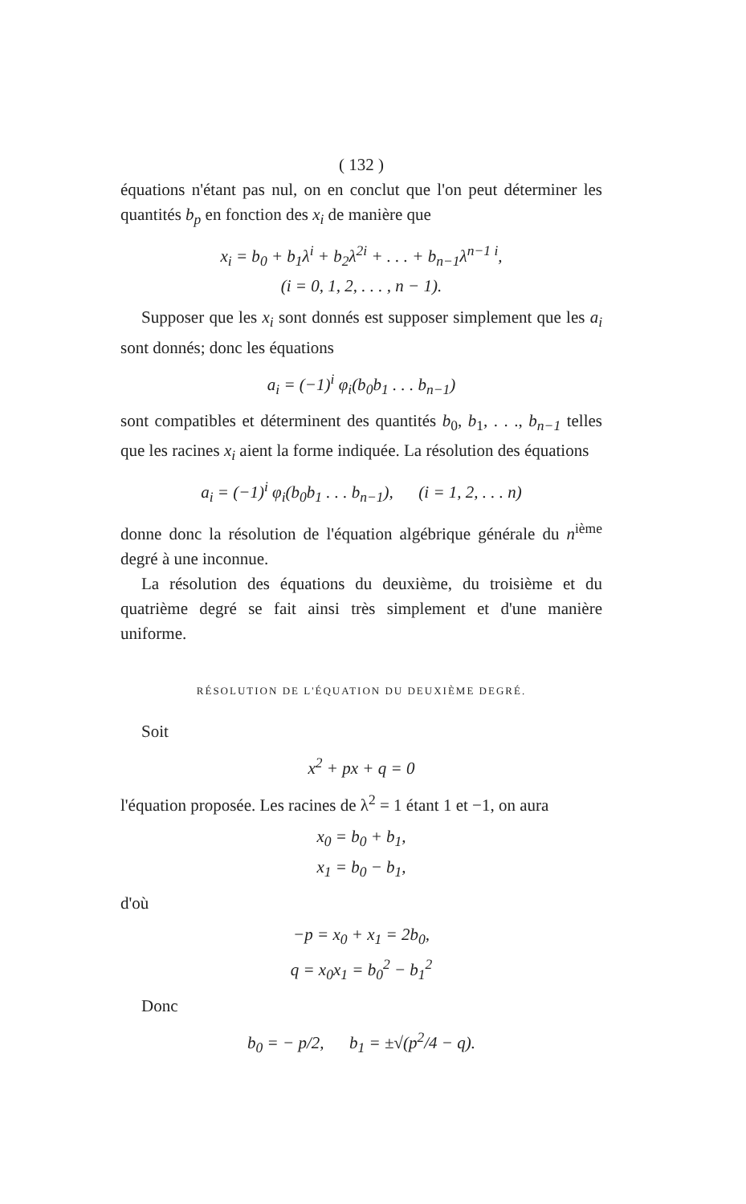( 132 )
équations n'étant pas nul, on en conclut que l'on peut déterminer les quantités b<sub>p</sub> en fonction des x<sub>i</sub> de manière que
x<sub>i</sub> = b<sub>0</sub> + b<sub>1</sub>λ<sup>i</sup> + b<sub>2</sub>λ<sup>2i</sup> + . . . + b<sub>n−1</sub>λ<sup>n−1 i</sup>,
(i = 0, 1, 2, . . . , n − 1).
Supposer que les x<sub>i</sub> sont donnés est supposer simplement que les a<sub>i</sub> sont donnés; donc les équations
a<sub>i</sub> = (−1)<sup>i</sup> φ<sub>i</sub>(b<sub>0</sub>b<sub>1</sub> . . . b<sub>n−1</sub>)
sont compatibles et déterminent des quantités b<sub>0</sub>, b<sub>1</sub>, . . ., b<sub>n−1</sub> telles que les racines x<sub>i</sub> aient la forme indiquée. La résolution des équations
a<sub>i</sub> = (−1)<sup>i</sup> φ<sub>i</sub>(b<sub>0</sub>b<sub>1</sub> . . . b<sub>n−1</sub>), (i = 1, 2, . . . n)
donne donc la résolution de l'équation algébrique générale du n<sup>ième</sup> degré à une inconnue.
La résolution des équations du deuxième, du troisième et du quatrième degré se fait ainsi très simplement et d'une manière uniforme.
RÉSOLUTION DE L'ÉQUATION DU DEUXIÈME DEGRÉ.
Soit
x<sup>2</sup> + px + q = 0
l'équation proposée. Les racines de λ<sup>2</sup> = 1 étant 1 et −1, on aura
x<sub>0</sub> = b<sub>0</sub> + b<sub>1</sub>,
x<sub>1</sub> = b<sub>0</sub> − b<sub>1</sub>,
d'où
−p = x<sub>0</sub> + x<sub>1</sub> = 2b<sub>0</sub>,
q = x<sub>0</sub>x<sub>1</sub> = b<sub>0</sub><sup>2</sup> − b<sub>1</sub><sup>2</sup>
Donc
b<sub>0</sub> = − p/2, b<sub>1</sub> = ±√(p<sup>2</sup>/4 − q).